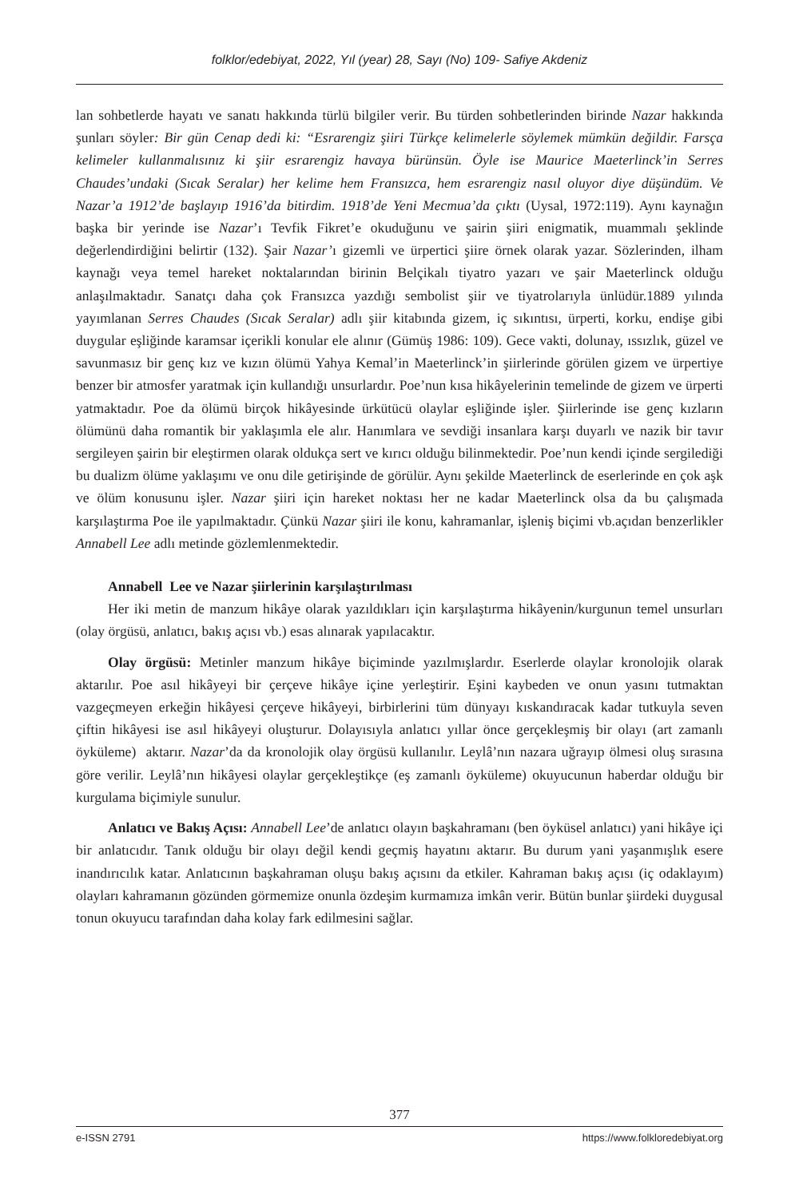folklor/edebiyat, 2022, Yıl (year) 28, Sayı (No) 109- Safiye Akdeniz
lan sohbetlerde hayatı ve sanatı hakkında türlü bilgiler verir. Bu türden sohbetlerinden birinde Nazar hakkında şunları söyler: Bir gün Cenap dedi ki: “Esrarengiz şiiri Türkçe kelimelerle söylemek mümkün değildir. Farsça kelimeler kullanmalısınız ki şiir esrarengiz havaya bürünsün. Öyle ise Maurice Maeterlinck’in Serres Chaudes’undaki (Sıcak Seralar) her kelime hem Fransızca, hem esrarengiz nasıl oluyor diye düşündüm. Ve Nazar’a 1912’de başlayıp 1916’da bitirdim. 1918’de Yeni Mecmua’da çıktı (Uysal, 1972:119). Aynı kaynağın başka bir yerinde ise Nazar’ı Tevfik Fikret’e okuduğunu ve şairin şiiri enigmatik, muammalı şeklinde değerlendirdiğini belirtir (132). Şair Nazar’ı gizemli ve ürpertici şiire örnek olarak yazar. Sözlerinden, ilham kaynağı veya temel hareket noktalarından birinin Belçikalı tiyatro yazarı ve şair Maeterlinck olduğu anlaşılmaktadır. Sanatçı daha çok Fransızca yazdığı sembolist şiir ve tiyatrolarıyla ünlüdür.1889 yılında yayımlanan Serres Chaudes (Sıcak Seralar) adlı şiir kitabında gizem, iç sıkıntısı, ürperti, korku, endişe gibi duygular eşliğinde karamsar içerikli konular ele alınır (Gümüş 1986: 109). Gece vakti, dolunay, ıssızlık, güzel ve savunmasız bir genç kız ve kızın ölümü Yahya Kemal’in Maeterlinck’in şiirlerinde görülen gizem ve ürpertiye benzer bir atmosfer yaratmak için kullandığı unsurlardır. Poe’nun kısa hikâyelerinin temelinde de gizem ve ürperti yatmaktadır. Poe da ölümü birçok hikâyesinde ürkütücü olaylar eşliğinde işler. Şiirlerinde ise genç kızların ölümünü daha romantik bir yaklaşımla ele alır. Hanımlara ve sevdiği insanlara karşı duyarlı ve nazik bir tavır sergileyen şairin bir eleştirmen olarak oldukça sert ve kırıcı olduğu bilinmektedir. Poe’nun kendi içinde sergilediği bu dualizm ölüme yaklaşımı ve onu dile getirişinde de görülür. Aynı şekilde Maeterlinck de eserlerinde en çok aşk ve ölüm konusunu işler. Nazar şiiri için hareket noktası her ne kadar Maeterlinck olsa da bu çalışmada karşılaştırma Poe ile yapılmaktadır. Çünkü Nazar şiiri ile konu, kahramanlar, işleniş biçimi vb.açıdan benzerlikler Annabell Lee adlı metinde gözlemlenmektedir.
Annabell Lee ve Nazar şiirlerinin karşılaştırılması
Her iki metin de manzum hikâye olarak yazıldıkları için karşılaştırma hikâyenin/kurgunun temel unsurları (olay örgüsü, anlatıcı, bakış açısı vb.) esas alınarak yapılacaktır.
Olay örgüsü: Metinler manzum hikâye biçiminde yazılmışlardır. Eserlerde olaylar kronolojik olarak aktarılır. Poe asıl hikâyeyi bir çerçeve hikâye içine yerleştirir. Eşini kaybeden ve onun yasını tutmaktan vazgeçmeyen erkeğin hikâyesi çerçeve hikâyeyi, birbirlerini tüm dünyayı kıskandıracak kadar tutkuyla seven çiftin hikâyesi ise asıl hikâyeyi oluşturur. Dolayısıyla anlatıcı yıllar önce gerçekleşmiş bir olayı (art zamanlı öyküleme) aktarır. Nazar’da da kronolojik olay örgüsü kullanılır. Leylâ’nın nazara uğrayıp ölmesi oluş sırasına göre verilir. Leylâ’nın hikâyesi olaylar gerçekleştikçe (eş zamanlı öyküleme) okuyucunun haberdar olduğu bir kurgulama biçimiyle sunulur.
Anlatıcı ve Bakış Açısı: Annabell Lee’de anlatıcı olayın başkahramanı (ben öyküsel anlatıcı) yani hikâye içi bir anlatıcıdır. Tanık olduğu bir olayı değil kendi geçmiş hayatını aktarır. Bu durum yani yaşanmışlık esere inandırıcılık katar. Anlatıcının başkahraman oluşu bakış açısını da etkiler. Kahraman bakış açısı (iç odaklayım) olayları kahramanın gözünden görmemize onunla özdeşim kurmamıza imkân verir. Bütün bunlar şiirdeki duygusal tonun okuyucu tarafından daha kolay fark edilmesini sağlar.
377
e-ISSN 2791 https://www.folkloredebiyat.org